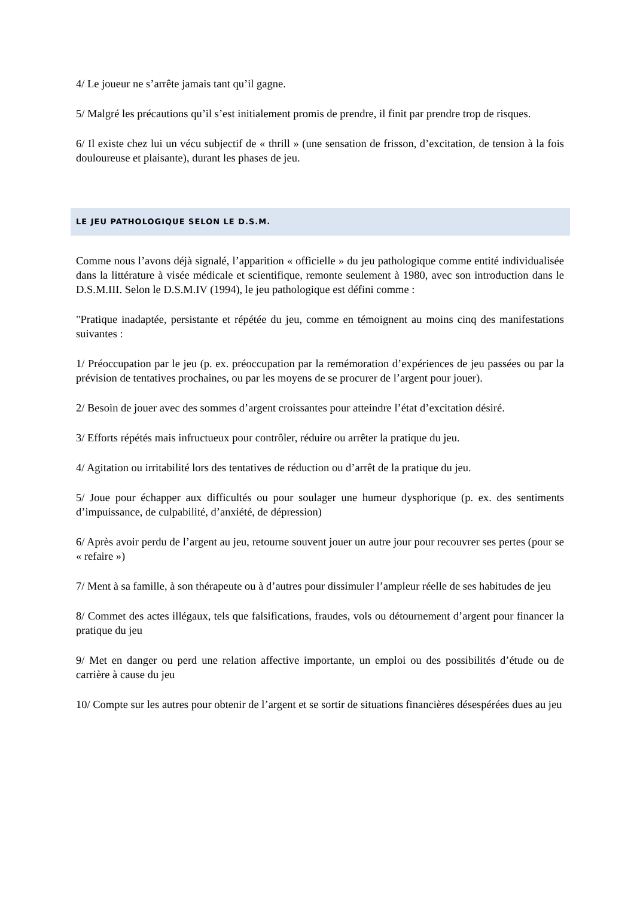4/ Le joueur ne s’arrête jamais tant qu’il gagne.
5/ Malgré les précautions qu’il s’est initialement promis de prendre, il finit par prendre trop de risques.
6/ Il existe chez lui un vécu subjectif de « thrill » (une sensation de frisson, d’excitation, de tension à la fois douloureuse et plaisante), durant les phases de jeu.
LE JEU PATHOLOGIQUE SELON LE D.S.M.
Comme nous l’avons déjà signalé, l’apparition « officielle » du jeu pathologique comme entité individualisée dans la littérature à visée médicale et scientifique, remonte seulement à 1980, avec son introduction dans le D.S.M.III. Selon le D.S.M.IV (1994), le jeu pathologique est défini comme :
"Pratique inadaptée, persistante et répétée du jeu, comme en témoignent au moins cinq des manifestations suivantes :
1/ Préoccupation par le jeu (p. ex. préoccupation par la remémoration d’expériences de jeu passées ou par la prévision de tentatives prochaines, ou par les moyens de se procurer de l’argent pour jouer).
2/ Besoin de jouer avec des sommes d’argent croissantes pour atteindre l’état d’excitation désiré.
3/ Efforts répétés mais infructueux pour contrôler, réduire ou arrêter la pratique du jeu.
4/ Agitation ou irritabilité lors des tentatives de réduction ou d’arrêt de la pratique du jeu.
5/ Joue pour échapper aux difficultés ou pour soulager une humeur dysphorique (p. ex. des sentiments d’impuissance, de culpabilité, d’anxiété, de dépression)
6/ Après avoir perdu de l’argent au jeu, retourne souvent jouer un autre jour pour recouvrer ses pertes (pour se « refaire »)
7/ Ment à sa famille, à son thérapeute ou à d’autres pour dissimuler l’ampleur réelle de ses habitudes de jeu
8/ Commet des actes illégaux, tels que falsifications, fraudes, vols ou détournement d’argent pour financer la pratique du jeu
9/ Met en danger ou perd une relation affective importante, un emploi ou des possibilités d’étude ou de carrière à cause du jeu
10/ Compte sur les autres pour obtenir de l’argent et se sortir de situations financières désespérées dues au jeu